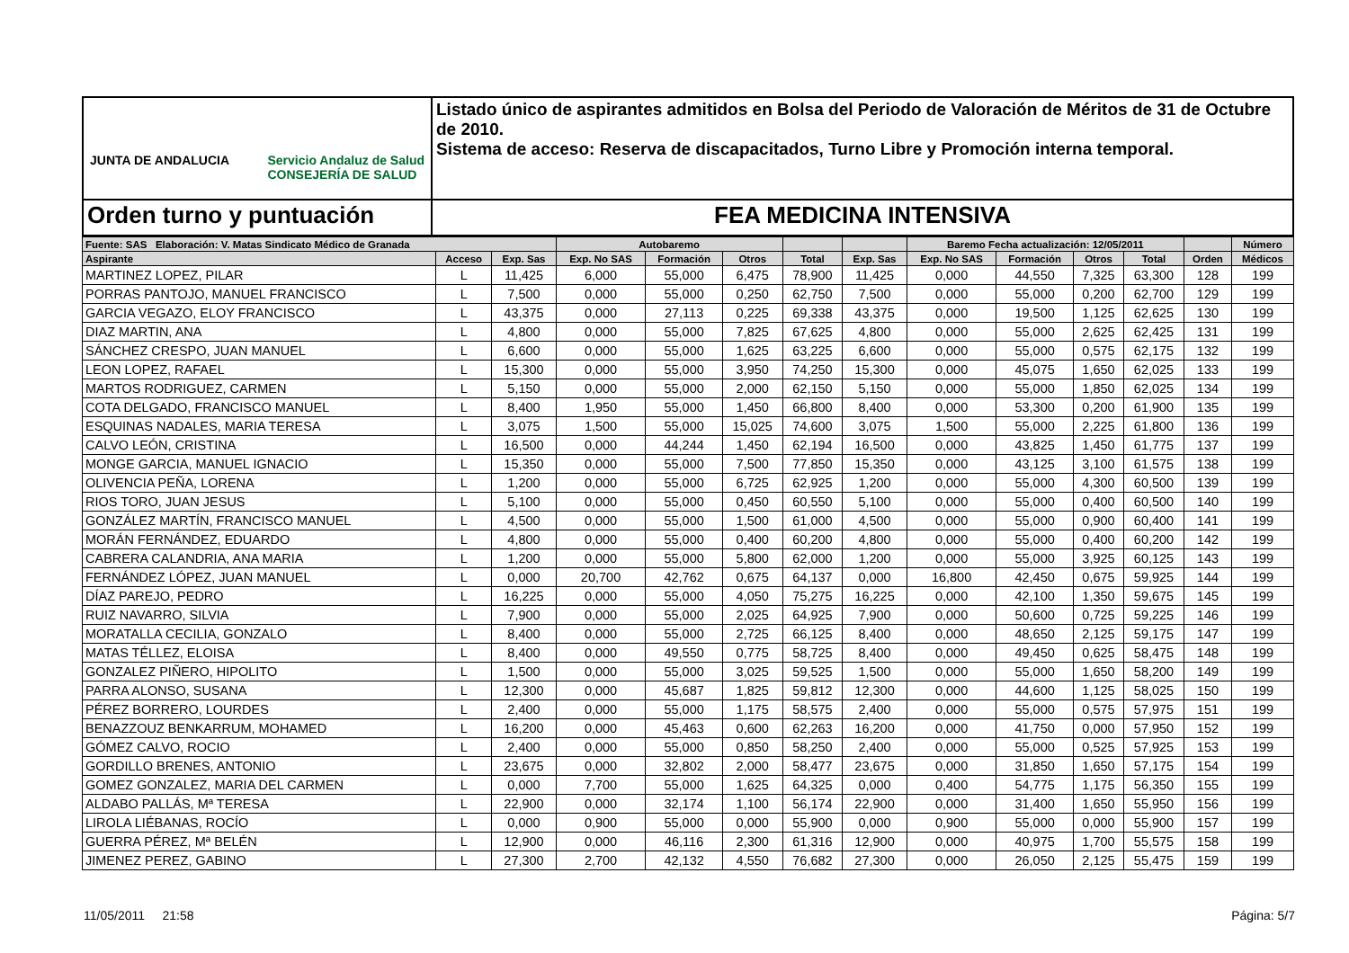| JUNTA DE ANDALUCIA Servicio Andaluz de Salud CONSEJERÍA DE SALUD | Listado único de aspirantes admitidos en Bolsa del Periodo de Valoración de Méritos de 31 de Octubre de 2010. Sistema de acceso: Reserva de discapacitados, Turno Libre y Promoción interna temporal. |
| Orden turno y puntuación | FEA MEDICINA INTENSIVA |
| Fuente: SAS Elaboración: V. Matas Sindicato Médico de Granada | | | Autobaremo | | | | | Baremo Fecha actualización: 12/05/2011 | | | | | Número |
| --- | --- | --- | --- | --- | --- | --- | --- | --- | --- | --- | --- | --- | --- |
| Aspirante | Acceso | Exp. Sas | Exp. No SAS | Formación | Otros | Total | Exp. Sas | Exp. No SAS | Formación | Otros | Total | Orden | Médicos |
| MARTINEZ LOPEZ, PILAR | L | 11,425 | 6,000 | 55,000 | 6,475 | 78,900 | 11,425 | 0,000 | 44,550 | 7,325 | 63,300 | 128 | 199 |
| PORRAS PANTOJO, MANUEL FRANCISCO | L | 7,500 | 0,000 | 55,000 | 0,250 | 62,750 | 7,500 | 0,000 | 55,000 | 0,200 | 62,700 | 129 | 199 |
| GARCIA VEGAZO, ELOY FRANCISCO | L | 43,375 | 0,000 | 27,113 | 0,225 | 69,338 | 43,375 | 0,000 | 19,500 | 1,125 | 62,625 | 130 | 199 |
| DIAZ MARTIN, ANA | L | 4,800 | 0,000 | 55,000 | 7,825 | 67,625 | 4,800 | 0,000 | 55,000 | 2,625 | 62,425 | 131 | 199 |
| SÁNCHEZ CRESPO, JUAN MANUEL | L | 6,600 | 0,000 | 55,000 | 1,625 | 63,225 | 6,600 | 0,000 | 55,000 | 0,575 | 62,175 | 132 | 199 |
| LEON LOPEZ, RAFAEL | L | 15,300 | 0,000 | 55,000 | 3,950 | 74,250 | 15,300 | 0,000 | 45,075 | 1,650 | 62,025 | 133 | 199 |
| MARTOS RODRIGUEZ, CARMEN | L | 5,150 | 0,000 | 55,000 | 2,000 | 62,150 | 5,150 | 0,000 | 55,000 | 1,850 | 62,025 | 134 | 199 |
| COTA DELGADO, FRANCISCO MANUEL | L | 8,400 | 1,950 | 55,000 | 1,450 | 66,800 | 8,400 | 0,000 | 53,300 | 0,200 | 61,900 | 135 | 199 |
| ESQUINAS NADALES, MARIA TERESA | L | 3,075 | 1,500 | 55,000 | 15,025 | 74,600 | 3,075 | 1,500 | 55,000 | 2,225 | 61,800 | 136 | 199 |
| CALVO LEÓN, CRISTINA | L | 16,500 | 0,000 | 44,244 | 1,450 | 62,194 | 16,500 | 0,000 | 43,825 | 1,450 | 61,775 | 137 | 199 |
| MONGE GARCIA, MANUEL IGNACIO | L | 15,350 | 0,000 | 55,000 | 7,500 | 77,850 | 15,350 | 0,000 | 43,125 | 3,100 | 61,575 | 138 | 199 |
| OLIVENCIA PEÑA, LORENA | L | 1,200 | 0,000 | 55,000 | 6,725 | 62,925 | 1,200 | 0,000 | 55,000 | 4,300 | 60,500 | 139 | 199 |
| RIOS TORO, JUAN JESUS | L | 5,100 | 0,000 | 55,000 | 0,450 | 60,550 | 5,100 | 0,000 | 55,000 | 0,400 | 60,500 | 140 | 199 |
| GONZÁLEZ MARTÍN, FRANCISCO MANUEL | L | 4,500 | 0,000 | 55,000 | 1,500 | 61,000 | 4,500 | 0,000 | 55,000 | 0,900 | 60,400 | 141 | 199 |
| MORÁN FERNÁNDEZ, EDUARDO | L | 4,800 | 0,000 | 55,000 | 0,400 | 60,200 | 4,800 | 0,000 | 55,000 | 0,400 | 60,200 | 142 | 199 |
| CABRERA CALANDRIA, ANA MARIA | L | 1,200 | 0,000 | 55,000 | 5,800 | 62,000 | 1,200 | 0,000 | 55,000 | 3,925 | 60,125 | 143 | 199 |
| FERNÁNDEZ LÓPEZ, JUAN MANUEL | L | 0,000 | 20,700 | 42,762 | 0,675 | 64,137 | 0,000 | 16,800 | 42,450 | 0,675 | 59,925 | 144 | 199 |
| DÍAZ PAREJO, PEDRO | L | 16,225 | 0,000 | 55,000 | 4,050 | 75,275 | 16,225 | 0,000 | 42,100 | 1,350 | 59,675 | 145 | 199 |
| RUIZ NAVARRO, SILVIA | L | 7,900 | 0,000 | 55,000 | 2,025 | 64,925 | 7,900 | 0,000 | 50,600 | 0,725 | 59,225 | 146 | 199 |
| MORATALLA CECILIA, GONZALO | L | 8,400 | 0,000 | 55,000 | 2,725 | 66,125 | 8,400 | 0,000 | 48,650 | 2,125 | 59,175 | 147 | 199 |
| MATAS TÉLLEZ, ELOISA | L | 8,400 | 0,000 | 49,550 | 0,775 | 58,725 | 8,400 | 0,000 | 49,450 | 0,625 | 58,475 | 148 | 199 |
| GONZALEZ PIÑERO, HIPOLITO | L | 1,500 | 0,000 | 55,000 | 3,025 | 59,525 | 1,500 | 0,000 | 55,000 | 1,650 | 58,200 | 149 | 199 |
| PARRA ALONSO, SUSANA | L | 12,300 | 0,000 | 45,687 | 1,825 | 59,812 | 12,300 | 0,000 | 44,600 | 1,125 | 58,025 | 150 | 199 |
| PÉREZ BORRERO, LOURDES | L | 2,400 | 0,000 | 55,000 | 1,175 | 58,575 | 2,400 | 0,000 | 55,000 | 0,575 | 57,975 | 151 | 199 |
| BENAZZOUZ BENKARRUM, MOHAMED | L | 16,200 | 0,000 | 45,463 | 0,600 | 62,263 | 16,200 | 0,000 | 41,750 | 0,000 | 57,950 | 152 | 199 |
| GÓMEZ CALVO, ROCIO | L | 2,400 | 0,000 | 55,000 | 0,850 | 58,250 | 2,400 | 0,000 | 55,000 | 0,525 | 57,925 | 153 | 199 |
| GORDILLO BRENES, ANTONIO | L | 23,675 | 0,000 | 32,802 | 2,000 | 58,477 | 23,675 | 0,000 | 31,850 | 1,650 | 57,175 | 154 | 199 |
| GOMEZ GONZALEZ, MARIA DEL CARMEN | L | 0,000 | 7,700 | 55,000 | 1,625 | 64,325 | 0,000 | 0,400 | 54,775 | 1,175 | 56,350 | 155 | 199 |
| ALDABO PALLÁS, Mª TERESA | L | 22,900 | 0,000 | 32,174 | 1,100 | 56,174 | 22,900 | 0,000 | 31,400 | 1,650 | 55,950 | 156 | 199 |
| LIROLA LIÉBANAS, ROCÍO | L | 0,000 | 0,900 | 55,000 | 0,000 | 55,900 | 0,000 | 0,900 | 55,000 | 0,000 | 55,900 | 157 | 199 |
| GUERRA PÉREZ, Mª BELÉN | L | 12,900 | 0,000 | 46,116 | 2,300 | 61,316 | 12,900 | 0,000 | 40,975 | 1,700 | 55,575 | 158 | 199 |
| JIMENEZ PEREZ, GABINO | L | 27,300 | 2,700 | 42,132 | 4,550 | 76,682 | 27,300 | 0,000 | 26,050 | 2,125 | 55,475 | 159 | 199 |
11/05/2011 21:58 Página: 5/7